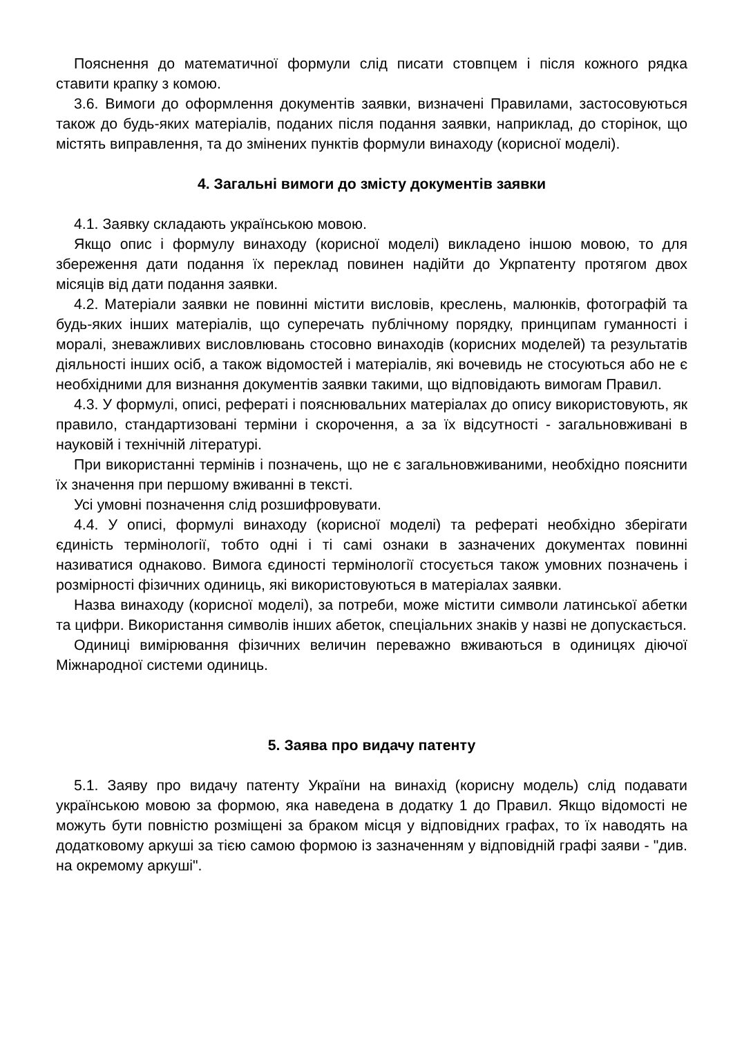Пояснення до математичної формули слід писати стовпцем і після кожного рядка ставити крапку з комою.
3.6. Вимоги до оформлення документів заявки, визначені Правилами, застосовуються також до будь-яких матеріалів, поданих після подання заявки, наприклад, до сторінок, що містять виправлення, та до змінених пунктів формули винаходу (корисної моделі).
4. Загальні вимоги до змісту документів заявки
4.1. Заявку складають українською мовою.
Якщо опис і формулу винаходу (корисної моделі) викладено іншою мовою, то для збереження дати подання їх переклад повинен надійти до Укрпатенту протягом двох місяців від дати подання заявки.
4.2. Матеріали заявки не повинні містити висловів, креслень, малюнків, фотографій та будь-яких інших матеріалів, що суперечать публічному порядку, принципам гуманності і моралі, зневажливих висловлювань стосовно винаходів (корисних моделей) та результатів діяльності інших осіб, а також відомостей і матеріалів, які вочевидь не стосуються або не є необхідними для визнання документів заявки такими, що відповідають вимогам Правил.
4.3. У формулі, описі, рефераті і пояснювальних матеріалах до опису використовують, як правило, стандартизовані терміни і скорочення, а за їх відсутності - загальновживані в науковій і технічній літературі.
При використанні термінів і позначень, що не є загальновживаними, необхідно пояснити їх значення при першому вживанні в тексті.
Усі умовні позначення слід розшифровувати.
4.4. У описі, формулі винаходу (корисної моделі) та рефераті необхідно зберігати єдиність термінології, тобто одні і ті самі ознаки в зазначених документах повинні називатися однаково. Вимога єдиності термінології стосується також умовних позначень і розмірності фізичних одиниць, які використовуються в матеріалах заявки.
Назва винаходу (корисної моделі), за потреби, може містити символи латинської абетки та цифри. Використання символів інших абеток, спеціальних знаків у назві не допускається.
Одиниці вимірювання фізичних величин переважно вживаються в одиницях діючої Міжнародної системи одиниць.
5. Заява про видачу патенту
5.1. Заяву про видачу патенту України на винахід (корисну модель) слід подавати українською мовою за формою, яка наведена в додатку 1 до Правил. Якщо відомості не можуть бути повністю розміщені за браком місця у відповідних графах, то їх наводять на додатковому аркуші за тією самою формою із зазначенням у відповідній графі заяви - "див. на окремому аркуші".